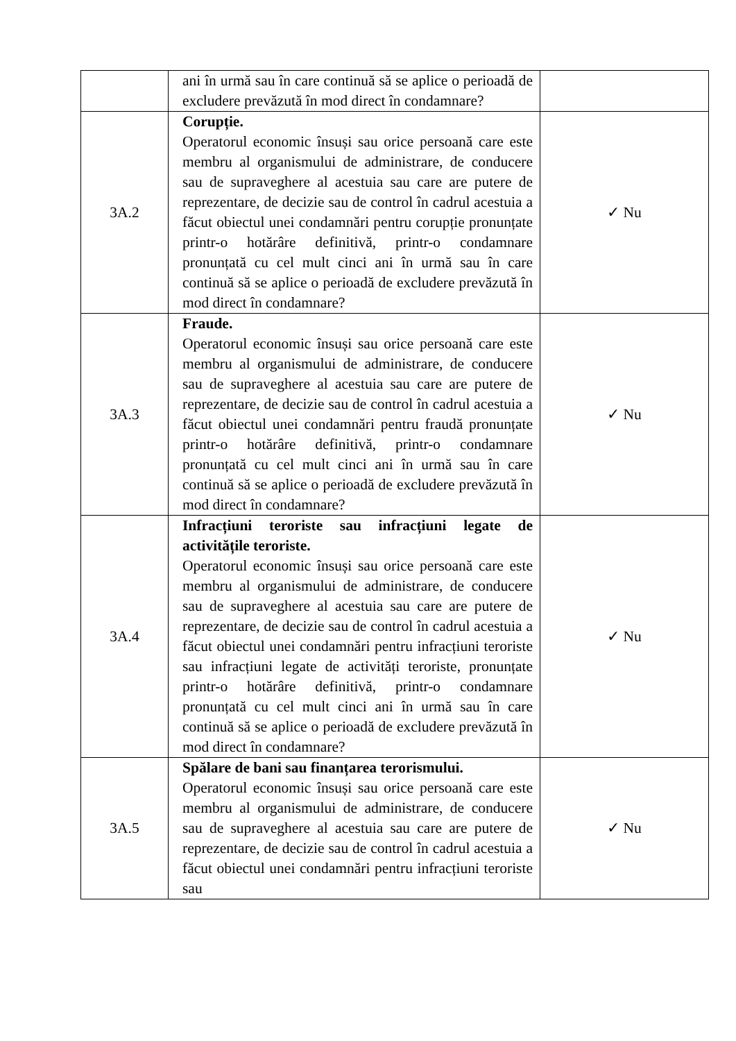| | ani în urmă sau în care continuă să se aplice o perioadă de excludere prevăzută în mod direct în condamnare? | |
| 3A.2 | Corupție. Operatorul economic însuși sau orice persoană care este membru al organismului de administrare, de conducere sau de supraveghere al acestuia sau care are putere de reprezentare, de decizie sau de control în cadrul acestuia a făcut obiectul unei condamnări pentru corupție pronunțate printr-o hotărâre definitivă, printr-o condamnare pronunțată cu cel mult cinci ani în urmă sau în care continuă să se aplice o perioadă de excludere prevăzută în mod direct în condamnare? | ✓ Nu |
| 3A.3 | Fraude. Operatorul economic însuși sau orice persoană care este membru al organismului de administrare, de conducere sau de supraveghere al acestuia sau care are putere de reprezentare, de decizie sau de control în cadrul acestuia a făcut obiectul unei condamnări pentru fraudă pronunțate printr-o hotărâre definitivă, printr-o condamnare pronunțată cu cel mult cinci ani în urmă sau în care continuă să se aplice o perioadă de excludere prevăzută în mod direct în condamnare? | ✓ Nu |
| 3A.4 | Infracțiuni teroriste sau infracțiuni legate de activitățile teroriste. Operatorul economic însuși sau orice persoană care este membru al organismului de administrare, de conducere sau de supraveghere al acestuia sau care are putere de reprezentare, de decizie sau de control în cadrul acestuia a făcut obiectul unei condamnări pentru infracțiuni teroriste sau infracțiuni legate de activități teroriste, pronunțate printr-o hotărâre definitivă, printr-o condamnare pronunțată cu cel mult cinci ani în urmă sau în care continuă să se aplice o perioadă de excludere prevăzută în mod direct în condamnare? | ✓ Nu |
| 3A.5 | Spălare de bani sau finanțarea terorismului. Operatorul economic însuși sau orice persoană care este membru al organismului de administrare, de conducere sau de supraveghere al acestuia sau care are putere de reprezentare, de decizie sau de control în cadrul acestuia a făcut obiectul unei condamnări pentru infracțiuni teroriste sau | ✓ Nu |